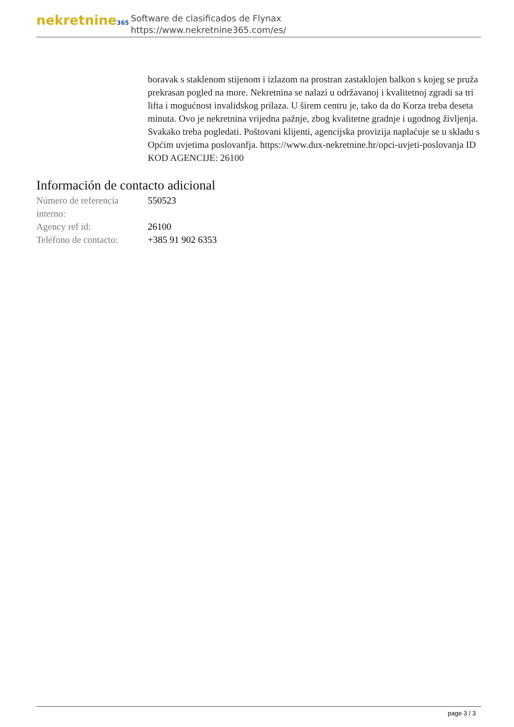nekretnine365
Software de clasificados de Flynax
https://www.nekretnine365.com/es/
boravak s staklenom stijenom i izlazom na prostran zastaklojen balkon s kojeg se pruža prekrasan pogled na more. Nekretnina se nalazi u održavanoj i kvalitetnoj zgradi sa tri lifta i mogućnost invalidskog prilaza. U širem centru je, tako da do Korza treba deseta minuta. Ovo je nekretnina vrijedna pažnje, zbog kvalitetne gradnje i ugodnog življenja. Svakako treba pogledati. Poštovani klijenti, agencijska provizija naplaćuje se u skladu s Općim uvjetima poslovanfja. https://www.dux-nekretnine.hr/opci-uvjeti-poslovanja ID KOD AGENCIJE: 26100
Información de contacto adicional
| Número de referencia interno: | 550523 |
| Agency ref id: | 26100 |
| Teléfono de contacto: | +385 91 902 6353 |
page 3 / 3